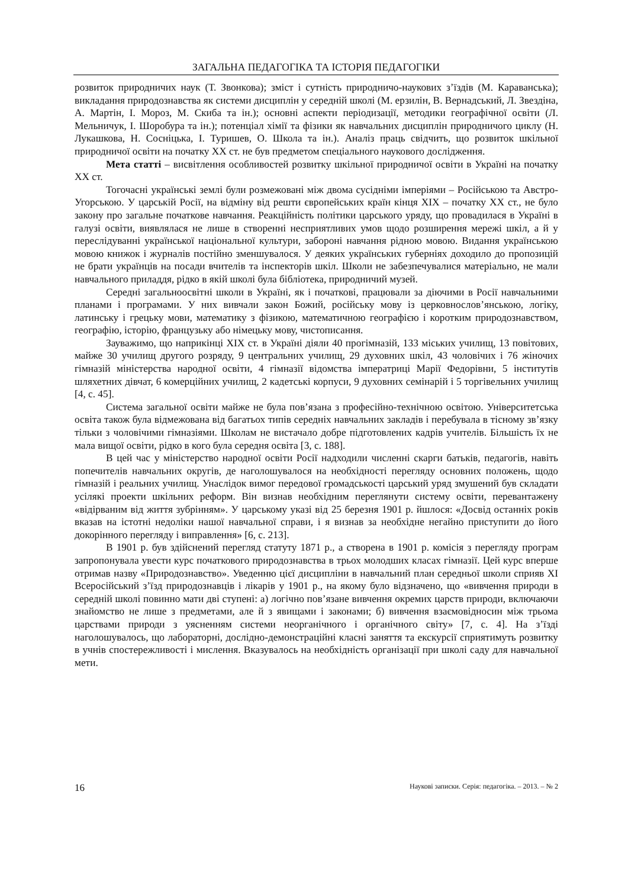ЗАГАЛЬНА ПЕДАГОГІКА ТА ІСТОРІЯ ПЕДАГОГІКИ
розвиток природничих наук (Т. Звонкова); зміст і сутність природничо-наукових з’їздів (М. Караванська); викладання природознавства як системи дисциплін у середній школі (М. ерзилін, В. Вернадський, Л. Звездіна, А. Мартін, І. Мороз, М. Скиба та ін.); основні аспекти періодизації, методики географічної освіти (Л. Мельничук, І. Шоробура та ін.); потенціал хімії та фізики як навчальних дисциплін природничого циклу (Н. Лукашкова, Н. Сосніцька, І. Туришев, О. Школа та ін.). Аналіз праць свідчить, що розвиток шкільної природничої освіти на початку ХХ ст. не був предметом спеціального наукового дослідження.
Мета статті – висвітлення особливостей розвитку шкільної природничої освіти в Україні на початку ХХ ст.
Тогочасні українські землі були розмежовані між двома сусідніми імперіями – Російською та Австро-Угорською. У царській Росії, на відміну від решти європейських країн кінця ХІХ – початку ХХ ст., не було закону про загальне початкове навчання. Реакційність політики царського уряду, що провадилася в Україні в галузі освіти, виявлялася не лише в створенні несприятливих умов щодо розширення мережі шкіл, а й у переслідуванні української національної культури, забороні навчання рідною мовою. Видання українською мовою книжок і журналів постійно зменшувалося. У деяких українських губерніях доходило до пропозицій не брати українців на посади вчителів та інспекторів шкіл. Школи не забезпечувалися матеріально, не мали навчального приладдя, рідко в якій школі була бібліотека, природничий музей.
Середні загальноосвітні школи в Україні, як і початкові, працювали за діючими в Росії навчальними планами і програмами. У них вивчали закон Божий, російську мову із церковнослов’янською, логіку, латинську і грецьку мови, математику з фізикою, математичною географією і коротким природознавством, географію, історію, французьку або німецьку мову, чистописання.
Зауважимо, що наприкінці ХІХ ст. в Україні діяли 40 прогімназій, 133 міських училищ, 13 повітових, майже 30 училищ другого розряду, 9 центральних училищ, 29 духовних шкіл, 43 чоловічих і 76 жіночих гімназій міністерства народної освіти, 4 гімназії відомства імператриці Марії Федорівни, 5 інститутів шляхетних дівчат, 6 комерційних училищ, 2 кадетські корпуси, 9 духовних семінарій і 5 торгівельних училищ [4, с. 45].
Система загальної освіти майже не була пов’язана з професійно-технічною освітою. Університетська освіта також була відмежована від багатьох типів середніх навчальних закладів і перебувала в тісному зв’язку тільки з чоловічими гімназіями. Школам не вистачало добре підготовлених кадрів учителів. Більшість їх не мала вищої освіти, рідко в кого була середня освіта [3, с. 188].
В цей час у міністерство народної освіти Росії надходили численні скарги батьків, педагогів, навіть попечителів навчальних округів, де наголошувалося на необхідності перегляду основних положень, щодо гімназій і реальних училищ. Унаслідок вимог передової громадськості царський уряд змушений був складати усілякі проекти шкільних реформ. Він визнав необхідним переглянути систему освіти, перевантажену «відірваним від життя зубрінням». У царському указі від 25 березня 1901 р. йшлося: «Досвід останніх років вказав на істотні недоліки нашої навчальної справи, і я визнав за необхідне негайно приступити до його докорінного перегляду і виправлення» [6, с. 213].
В 1901 р. був здійснений перегляд статуту 1871 р., а створена в 1901 р. комісія з перегляду програм запропонувала увести курс початкового природознавства в трьох молодших класах гімназії. Цей курс вперше отримав назву «Природознавство». Уведенню цієї дисципліни в навчальний план середньої школи сприяв ХІ Всеросійський з’їзд природознавців і лікарів у 1901 р., на якому було відзначено, що «вивчення природи в середній школі повинно мати дві ступені: а) логічно пов’язане вивчення окремих царств природи, включаючи знайомство не лише з предметами, але й з явищами і законами; б) вивчення взаємовідносин між трьома царствами природи з уясненням системи неорганічного і органічного світу» [7, с. 4]. На з’їзді наголошувалось, що лабораторні, дослідно-демонстраційні класні заняття та екскурсії сприятимуть розвитку в учнів спостережливості і мислення. Вказувалось на необхідність організації при школі саду для навчальної мети.
16 Наукові записки. Серія: педагогіка. – 2013. – № 2